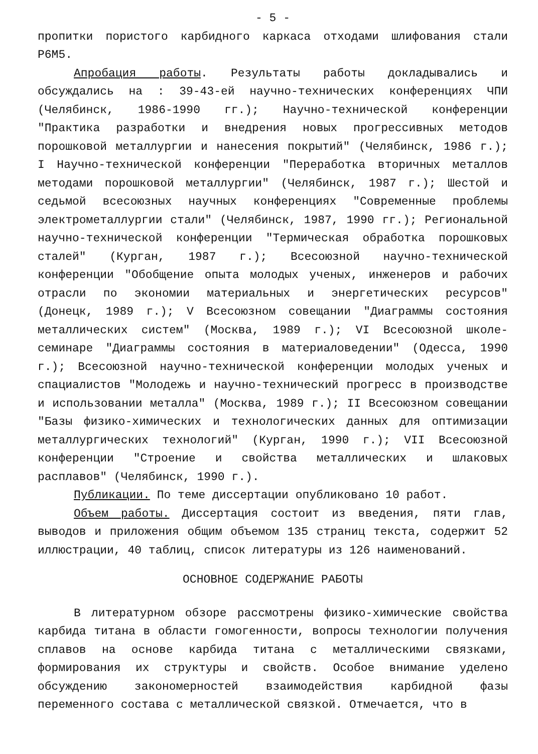- 5 -
пропитки пористого карбидного каркаса отходами шлифования стали Р6М5.
Апробация работы. Результаты работы докладывались и обсуждались на : 39-43-ей научно-технических конференциях ЧПИ (Челябинск, 1986-1990 гг.); Научно-технической конференции "Практика разработки и внедрения новых прогрессивных методов порошковой металлургии и нанесения покрытий" (Челябинск, 1986 г.); I Научно-технической конференции "Переработка вторичных металлов методами порошковой металлургии" (Челябинск, 1987 г.); Шестой и седьмой всесоюзных научных конференциях "Современные проблемы электрометаллургии стали" (Челябинск, 1987, 1990 гг.); Региональной научно-технической конференции "Термическая обработка порошковых сталей" (Курган, 1987 г.); Всесоюзной научно-технической конференции "Обобщение опыта молодых ученых, инженеров и рабочих отрасли по экономии материальных и энергетических ресурсов" (Донецк, 1989 г.); V Всесоюзном совещании "Диаграммы состояния металлических систем" (Москва, 1989 г.); VI Всесоюзной школе-семинаре "Диаграммы состояния в материаловедении" (Одесса, 1990 г.); Всесоюзной научно-технической конференции молодых ученых и спациалистов "Молодежь и научно-технический прогресс в производстве и использовании металла" (Москва, 1989 г.); II Всесоюзном совещании "Базы физико-химических и технологических данных для оптимизации металлургических технологий" (Курган, 1990 г.); VII Всесоюзной конференции "Строение и свойства металлических и шлаковых расплавов" (Челябинск, 1990 г.).
Публикации. По теме диссертации опубликовано 10 работ.
Объем работы. Диссертация состоит из введения, пяти глав, выводов и приложения общим объемом 135 страниц текста, содержит 52 иллюстрации, 40 таблиц, список литературы из 126 наименований.
ОСНОВНОЕ СОДЕРЖАНИЕ РАБОТЫ
В литературном обзоре рассмотрены физико-химические свойства карбида титана в области гомогенности, вопросы технологии получения сплавов на основе карбида титана с металлическими связками, формирования их структуры и свойств. Особое внимание уделено обсуждению закономерностей взаимодействия карбидной фазы переменного состава с металлической связкой. Отмечается, что в